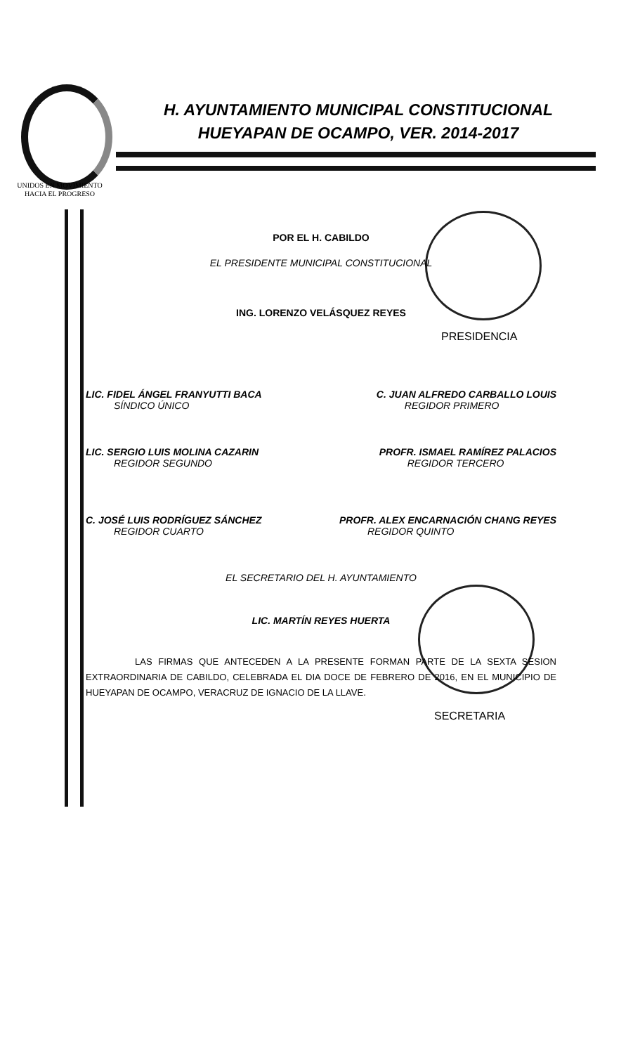UNIDOS EN MOVIMIENTO
HACIA EL PROGRESO
H. AYUNTAMIENTO MUNICIPAL CONSTITUCIONAL
HUEYAPAN DE OCAMPO, VER. 2014-2017
PRESIDENCIA
SECRETARIA
POR EL H. CABILDO
EL PRESIDENTE MUNICIPAL CONSTITUCIONAL
ING. LORENZO VELÁSQUEZ REYES
LIC. FIDEL ÁNGEL FRANYUTTI BACA
SÍNDICO ÚNICO
C. JUAN ALFREDO CARBALLO LOUIS
REGIDOR PRIMERO
LIC. SERGIO LUIS MOLINA CAZARIN
REGIDOR SEGUNDO
PROFR. ISMAEL RAMÍREZ PALACIOS
REGIDOR TERCERO
C. JOSÉ LUIS RODRÍGUEZ SÁNCHEZ
REGIDOR CUARTO
PROFR. ALEX ENCARNACIÓN CHANG REYES
REGIDOR QUINTO
EL SECRETARIO DEL H. AYUNTAMIENTO
LIC. MARTÍN REYES HUERTA
LAS FIRMAS QUE ANTECEDEN A LA PRESENTE FORMAN PARTE DE LA SEXTA SESION EXTRAORDINARIA DE CABILDO, CELEBRADA EL DIA DOCE DE FEBRERO DE 2016, EN EL MUNICIPIO DE HUEYAPAN DE OCAMPO, VERACRUZ DE IGNACIO DE LA LLAVE.